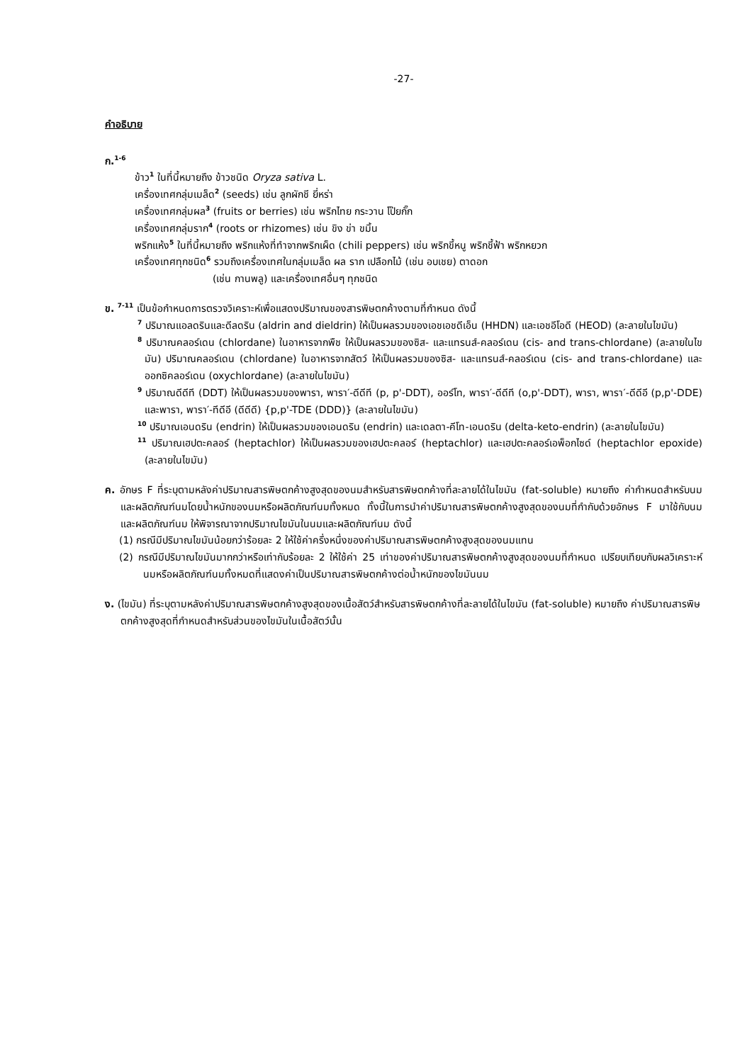-27-
คำอธิบาย
ก.<sup>1-6</sup>
ข้าว<sup>1</sup> ในที่นี้หมายถึง ข้าวชนิด Oryza sativa L.
เครื่องเทศกลุ่มเมล็ด<sup>2</sup> (seeds) เช่น ลูกผักชี ยี่หร่า
เครื่องเทศกลุ่มผล<sup>3</sup> (fruits or berries) เช่น พริกไทย กระวาน โป๊ยกั๊ก
เครื่องเทศกลุ่มราก<sup>4</sup> (roots or rhizomes) เช่น ขิง ข่า ขมิ้น
พริกแห้ง<sup>5</sup> ในที่นี้หมายถึง พริกแห้งที่ทำจากพริกเผ็ด (chili peppers) เช่น พริกขี้หนู พริกชี้ฟ้า พริกหยวก
เครื่องเทศทุกชนิด<sup>6</sup> รวมถึงเครื่องเทศในกลุ่มเมล็ด ผล ราก เปลือกไม้ (เช่น อบเชย) ตาดอก
(เช่น กานพลู) และเครื่องเทศอื่นๆ ทุกชนิด
ข. <sup>7-11</sup> เป็นข้อกำหนดการตรวจวิเคราะห์เพื่อแสดงปริมาณของสารพิษตกค้างตามที่กำหนด ดังนี้
<sup>7</sup> ปริมาณแอลดรินและดีลดริน (aldrin and dieldrin) ให้เป็นผลรวมของเอชเอชดีเอ็น (HHDN) และเอชอีโอดี (HEOD) (ละลายในไขมัน)
<sup>8</sup> ปริมาณคลอร์เดน (chlordane) ในอาหารจากพืช ให้เป็นผลรวมของซิส- และแทรนส์-คลอร์เดน (cis- and trans-chlordane) (ละลายในไขมัน) ปริมาณคลอร์เดน (chlordane) ในอาหารจากสัตว์ ให้เป็นผลรวมของซิส- และแทรนส์-คลอร์เดน (cis- and trans-chlordane) และ ออกซิคลอร์เดน (oxychlordane) (ละลายในไขมัน)
<sup>9</sup> ปริมาณดีดีที (DDT) ให้เป็นผลรวมของพารา, พารา′-ดีดีที (p, p'-DDT), ออร์โท, พารา′-ดีดีที (o,p'-DDT), พารา, พารา′-ดีดีอี (p,p'-DDE) และพารา, พารา′-ทีดีอี (ดีดีดี) {p,p'-TDE (DDD)} (ละลายในไขมัน)
<sup>10</sup> ปริมาณเอนดริน (endrin) ให้เป็นผลรวมของเอนดริน (endrin) และเดลตา-คีโท-เอนดริน (delta-keto-endrin) (ละลายในไขมัน)
<sup>11</sup> ปริมาณเฮปตะคลอร์ (heptachlor) ให้เป็นผลรวมของเฮปตะคลอร์ (heptachlor) และเฮปตะคลอร์เอพ็อกไซด์ (heptachlor epoxide) (ละลายในไขมัน)
ค. อักษร F ที่ระบุตามหลังค่าปริมาณสารพิษตกค้างสูงสุดของนมสำหรับสารพิษตกค้างที่ละลายได้ในไขมัน (fat-soluble) หมายถึง ค่ากำหนดสำหรับนมและผลิตภัณฑ์นมโดยน้ำหนักของนมหรือผลิตภัณฑ์นมทั้งหมด ทั้งนี้ในการนำค่าปริมาณสารพิษตกค้างสูงสุดของนมที่กำกับด้วยอักษร F มาใช้กับนมและผลิตภัณฑ์นม ให้พิจารณาจากปริมาณไขมันในนมและผลิตภัณฑ์นม ดังนี้
(1) กรณีมีปริมาณไขมันน้อยกว่าร้อยละ 2 ให้ใช้ค่าครึ่งหนึ่งของค่าปริมาณสารพิษตกค้างสูงสุดของนมแทน
(2) กรณีมีปริมาณไขมันมากกว่าหรือเท่ากับร้อยละ 2 ให้ใช้ค่า 25 เท่าของค่าปริมาณสารพิษตกค้างสูงสุดของนมที่กำหนด เปรียบเทียบกับผลวิเคราะห์นมหรือผลิตภัณฑ์นมทั้งหมดที่แสดงค่าเป็นปริมาณสารพิษตกค้างต่อน้ำหนักของไขมันนม
ง. (ไขมัน) ที่ระบุตามหลังค่าปริมาณสารพิษตกค้างสูงสุดของเนื้อสัตว์สำหรับสารพิษตกค้างที่ละลายได้ในไขมัน (fat-soluble) หมายถึง ค่าปริมาณสารพิษตกค้างสูงสุดที่กำหนดสำหรับส่วนของไขมันในเนื้อสัตว์นั้น